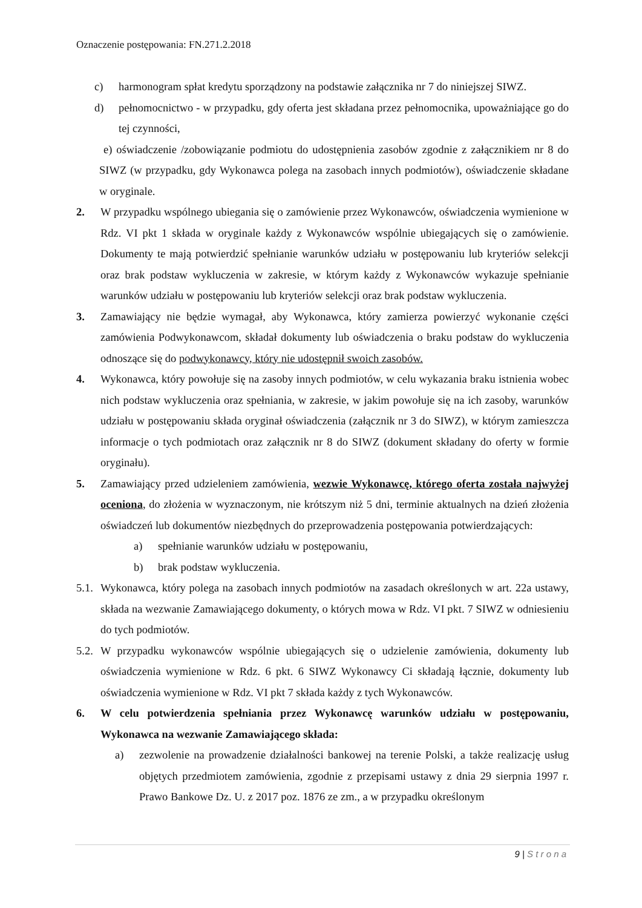Oznaczenie postępowania: FN.271.2.2018
c) harmonogram spłat kredytu sporządzony na podstawie załącznika nr 7 do niniejszej SIWZ.
d) pełnomocnictwo - w przypadku, gdy oferta jest składana przez pełnomocnika, upoważniające go do tej czynności,
e) oświadczenie /zobowiązanie podmiotu do udostępnienia zasobów zgodnie z załącznikiem nr 8 do SIWZ (w przypadku, gdy Wykonawca polega na zasobach innych podmiotów), oświadczenie składane w oryginale.
2. W przypadku wspólnego ubiegania się o zamówienie przez Wykonawców, oświadczenia wymienione w Rdz. VI pkt 1 składa w oryginale każdy z Wykonawców wspólnie ubiegających się o zamówienie. Dokumenty te mają potwierdzić spełnianie warunków udziału w postępowaniu lub kryteriów selekcji oraz brak podstaw wykluczenia w zakresie, w którym każdy z Wykonawców wykazuje spełnianie warunków udziału w postępowaniu lub kryteriów selekcji oraz brak podstaw wykluczenia.
3. Zamawiający nie będzie wymagał, aby Wykonawca, który zamierza powierzyć wykonanie części zamówienia Podwykonawcom, składał dokumenty lub oświadczenia o braku podstaw do wykluczenia odnoszące się do podwykonawcy, który nie udostępnił swoich zasobów.
4. Wykonawca, który powołuje się na zasoby innych podmiotów, w celu wykazania braku istnienia wobec nich podstaw wykluczenia oraz spełniania, w zakresie, w jakim powołuje się na ich zasoby, warunków udziału w postępowaniu składa oryginał oświadczenia (załącznik nr 3 do SIWZ), w którym zamieszcza informacje o tych podmiotach oraz załącznik nr 8 do SIWZ (dokument składany do oferty w formie oryginału).
5. Zamawiający przed udzieleniem zamówienia, wezwie Wykonawcę, którego oferta została najwyżej oceniona, do złożenia w wyznaczonym, nie krótszym niż 5 dni, terminie aktualnych na dzień złożenia oświadczeń lub dokumentów niezbędnych do przeprowadzenia postępowania potwierdzających:
a) spełnianie warunków udziału w postępowaniu,
b) brak podstaw wykluczenia.
5.1. Wykonawca, który polega na zasobach innych podmiotów na zasadach określonych w art. 22a ustawy, składa na wezwanie Zamawiającego dokumenty, o których mowa w Rdz. VI pkt. 7 SIWZ w odniesieniu do tych podmiotów.
5.2. W przypadku wykonawców wspólnie ubiegających się o udzielenie zamówienia, dokumenty lub oświadczenia wymienione w Rdz. 6 pkt. 6 SIWZ Wykonawcy Ci składają łącznie, dokumenty lub oświadczenia wymienione w Rdz. VI pkt 7 składa każdy z tych Wykonawców.
6. W celu potwierdzenia spełniania przez Wykonawcę warunków udziału w postępowaniu, Wykonawca na wezwanie Zamawiającego składa:
a) zezwolenie na prowadzenie działalności bankowej na terenie Polski, a także realizację usług objętych przedmiotem zamówienia, zgodnie z przepisami ustawy z dnia 29 sierpnia 1997 r. Prawo Bankowe Dz. U. z 2017 poz. 1876 ze zm., a w przypadku określonym
9 | S t r o n a